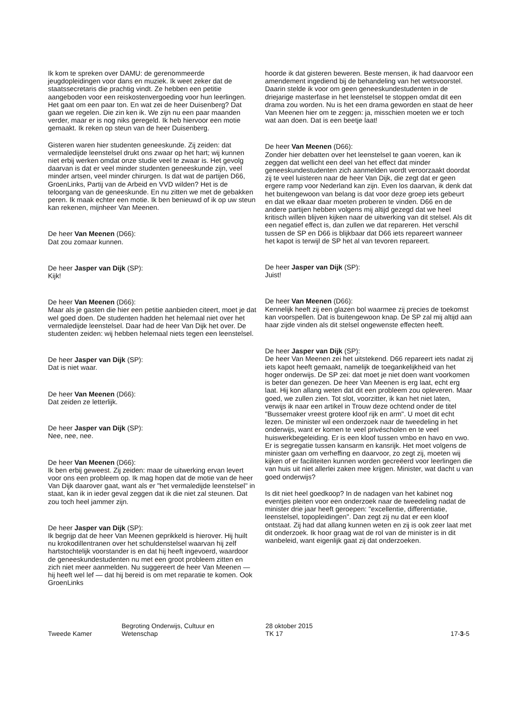Ik kom te spreken over DAMU: de gerenommeerde jeugdopleidingen voor dans en muziek. Ik weet zeker dat de staatssecretaris die prachtig vindt. Ze hebben een petitie aangeboden voor een reiskostenvergoeding voor hun leerlingen. Het gaat om een paar ton. En wat zei de heer Duisenberg? Dat gaan we regelen. Die zin ken ik. We zijn nu een paar maanden verder, maar er is nog niks geregeld. Ik heb hiervoor een motie gemaakt. Ik reken op steun van de heer Duisenberg.
Gisteren waren hier studenten geneeskunde. Zij zeiden: dat vermaledijde leenstelsel drukt ons zwaar op het hart; wij kunnen niet erbij werken omdat onze studie veel te zwaar is. Het gevolg daarvan is dat er veel minder studenten geneeskunde zijn, veel minder artsen, veel minder chirurgen. Is dat wat de partijen D66, GroenLinks, Partij van de Arbeid en VVD wilden? Het is de teloorgang van de geneeskunde. En nu zitten we met de gebakken peren. Ik maak echter een motie. Ik ben benieuwd of ik op uw steun kan rekenen, mijnheer Van Meenen.
De heer Van Meenen (D66):
Dat zou zomaar kunnen.
De heer Jasper van Dijk (SP):
Kijk!
De heer Van Meenen (D66):
Maar als je gasten die hier een petitie aanbieden citeert, moet je dat wel goed doen. De studenten hadden het helemaal niet over het vermaledijde leenstelsel. Daar had de heer Van Dijk het over. De studenten zeiden: wij hebben helemaal niets tegen een leenstelsel.
De heer Jasper van Dijk (SP):
Dat is niet waar.
De heer Van Meenen (D66):
Dat zeiden ze letterlijk.
De heer Jasper van Dijk (SP):
Nee, nee, nee.
De heer Van Meenen (D66):
Ik ben erbij geweest. Zij zeiden: maar de uitwerking ervan levert voor ons een probleem op. Ik mag hopen dat de motie van de heer Van Dijk daarover gaat, want als er "het vermaledijde leenstelsel" in staat, kan ik in ieder geval zeggen dat ik die niet zal steunen. Dat zou toch heel jammer zijn.
De heer Jasper van Dijk (SP):
Ik begrijp dat de heer Van Meenen geprikkeld is hierover. Hij huilt nu krokodillentranen over het schuldenstelsel waarvan hij zelf hartstochtelijk voorstander is en dat hij heeft ingevoerd, waardoor de geneeskundestudenten nu met een groot probleem zitten en zich niet meer aanmelden. Nu suggereert de heer Van Meenen — hij heeft wel lef — dat hij bereid is om met reparatie te komen. Ook GroenLinks
hoorde ik dat gisteren beweren. Beste mensen, ik had daarvoor een amendement ingediend bij de behandeling van het wetsvoorstel. Daarin stelde ik voor om geen geneeskundestudenten in de driejarige masterfase in het leenstelsel te stoppen omdat dit een drama zou worden. Nu is het een drama geworden en staat de heer Van Meenen hier om te zeggen: ja, misschien moeten we er toch wat aan doen. Dat is een beetje laat!
De heer Van Meenen (D66):
Zonder hier debatten over het leenstelsel te gaan voeren, kan ik zeggen dat wellicht een deel van het effect dat minder geneeskundestudenten zich aanmelden wordt veroorzaakt doordat zij te veel luisteren naar de heer Van Dijk, die zegt dat er geen ergere ramp voor Nederland kan zijn. Even los daarvan, ik denk dat het buitengewoon van belang is dat voor deze groep iets gebeurt en dat we elkaar daar moeten proberen te vinden. D66 en de andere partijen hebben volgens mij altijd gezegd dat we heel kritisch willen blijven kijken naar de uitwerking van dit stelsel. Als dit een negatief effect is, dan zullen we dat repareren. Het verschil tussen de SP en D66 is blijkbaar dat D66 iets repareert wanneer het kapot is terwijl de SP het al van tevoren repareert.
De heer Jasper van Dijk (SP):
Juist!
De heer Van Meenen (D66):
Kennelijk heeft zij een glazen bol waarmee zij precies de toekomst kan voorspellen. Dat is buitengewoon knap. De SP zal mij altijd aan haar zijde vinden als dit stelsel ongewenste effecten heeft.
De heer Jasper van Dijk (SP):
De heer Van Meenen zei het uitstekend. D66 repareert iets nadat zij iets kapot heeft gemaakt, namelijk de toegankelijkheid van het hoger onderwijs. De SP zei: dat moet je niet doen want voorkomen is beter dan genezen. De heer Van Meenen is erg laat, echt erg laat. Hij kon allang weten dat dit een probleem zou opleveren. Maar goed, we zullen zien. Tot slot, voorzitter, ik kan het niet laten, verwijs ik naar een artikel in Trouw deze ochtend onder de titel "Bussemaker vreest grotere kloof rijk en arm". U moet dit echt lezen. De minister wil een onderzoek naar de tweedeling in het onderwijs, want er komen te veel privéscholen en te veel huiswerkbegeleiding. Er is een kloof tussen vmbo en havo en vwo. Er is segregatie tussen kansarm en kansrijk. Het moet volgens de minister gaan om verheffing en daarvoor, zo zegt zij, moeten wij kijken of er faciliteiten kunnen worden gecreëerd voor leerlingen die van huis uit niet allerlei zaken mee krijgen. Minister, wat dacht u van goed onderwijs?
Is dit niet heel goedkoop? In de nadagen van het kabinet nog eventjes pleiten voor een onderzoek naar de tweedeling nadat de minister drie jaar heeft geroepen: "excellentie, differentiatie, leenstelsel, topopleidingen". Dan zegt zij nu dat er een kloof ontstaat. Zij had dat allang kunnen weten en zij is ook zeer laat met dit onderzoek. Ik hoor graag wat de rol van de minister is in dit wanbeleid, want eigenlijk gaat zij dat onderzoeken.
Tweede Kamer
Begroting Onderwijs, Cultuur en
Wetenschap
28 oktober 2015
TK 17
17-3-5